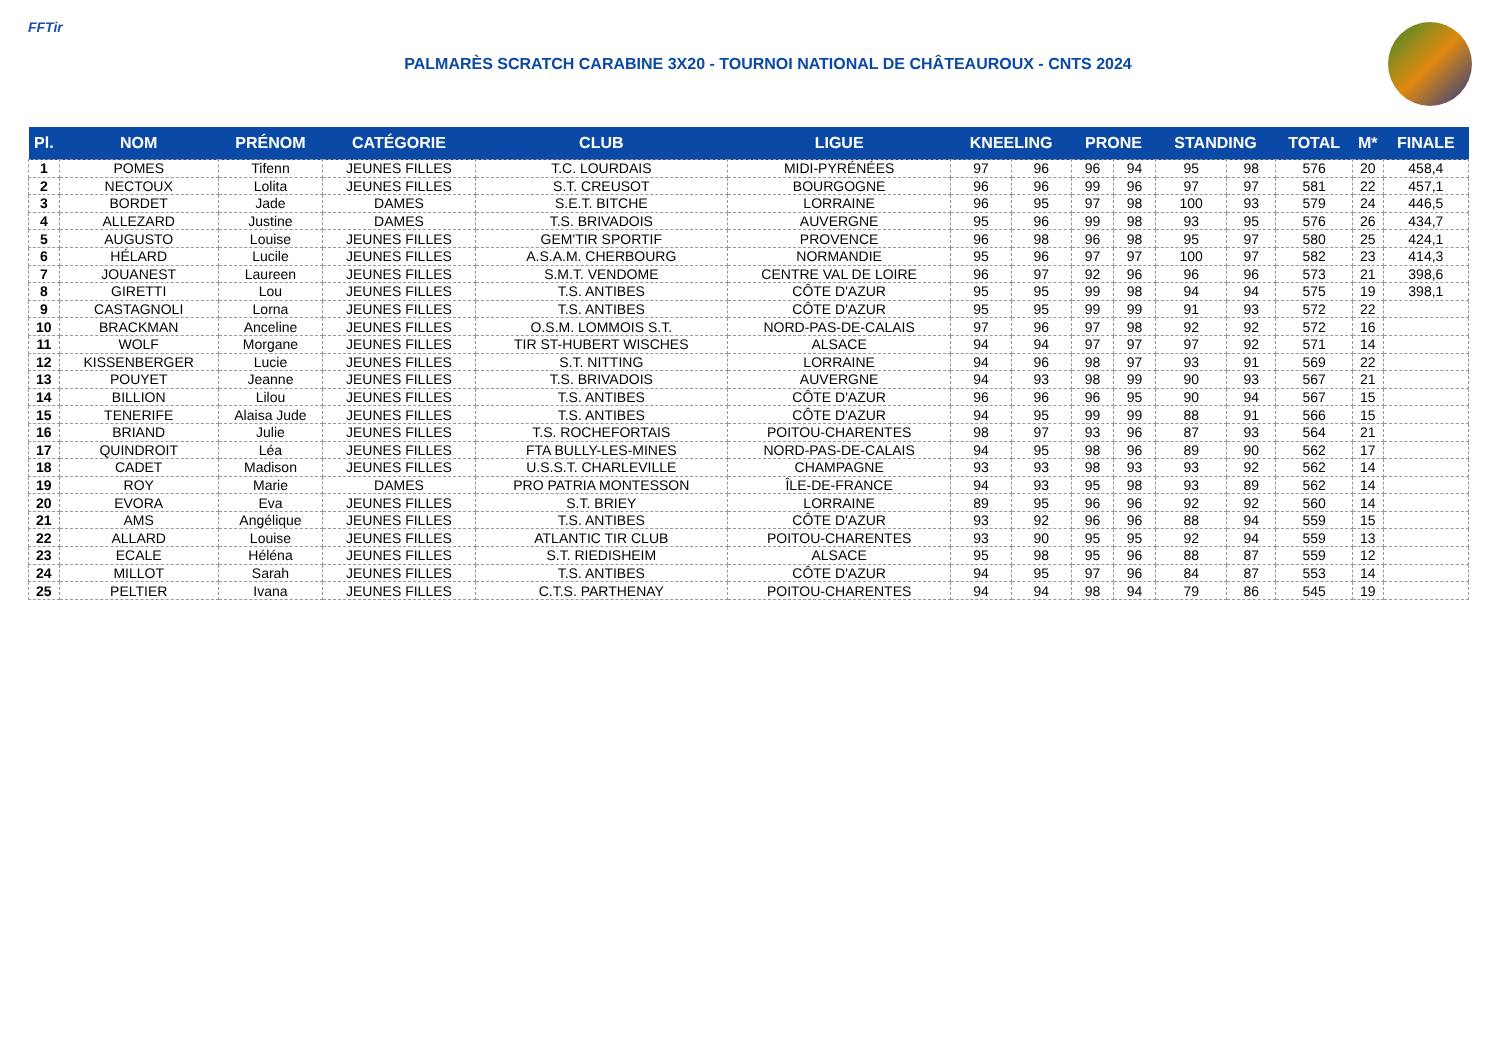FFTir
PALMARÈS SCRATCH CARABINE 3X20 - TOURNOI NATIONAL DE CHÂTEAUROUX - CNTS 2024
| Pl. | NOM | PRÉNOM | CATÉGORIE | CLUB | LIGUE | KNEELING | | PRONE | | STANDING | | TOTAL | M* | FINALE |
| --- | --- | --- | --- | --- | --- | --- | --- | --- | --- | --- | --- | --- | --- | --- |
| 1 | POMES | Tifenn | JEUNES FILLES | T.C. LOURDAIS | MIDI-PYRÉNÉES | 97 | 96 | 96 | 94 | 95 | 98 | 576 | 20 | 458,4 |
| 2 | NECTOUX | Lolita | JEUNES FILLES | S.T. CREUSOT | BOURGOGNE | 96 | 96 | 99 | 96 | 97 | 97 | 581 | 22 | 457,1 |
| 3 | BORDET | Jade | DAMES | S.E.T. BITCHE | LORRAINE | 96 | 95 | 97 | 98 | 100 | 93 | 579 | 24 | 446,5 |
| 4 | ALLEZARD | Justine | DAMES | T.S. BRIVADOIS | AUVERGNE | 95 | 96 | 99 | 98 | 93 | 95 | 576 | 26 | 434,7 |
| 5 | AUGUSTO | Louise | JEUNES FILLES | GEM'TIR SPORTIF | PROVENCE | 96 | 98 | 96 | 98 | 95 | 97 | 580 | 25 | 424,1 |
| 6 | HÉLARD | Lucile | JEUNES FILLES | A.S.A.M. CHERBOURG | NORMANDIE | 95 | 96 | 97 | 97 | 100 | 97 | 582 | 23 | 414,3 |
| 7 | JOUANEST | Laureen | JEUNES FILLES | S.M.T. VENDOME | CENTRE VAL DE LOIRE | 96 | 97 | 92 | 96 | 96 | 96 | 573 | 21 | 398,6 |
| 8 | GIRETTI | Lou | JEUNES FILLES | T.S. ANTIBES | CÔTE D'AZUR | 95 | 95 | 99 | 98 | 94 | 94 | 575 | 19 | 398,1 |
| 9 | CASTAGNOLI | Lorna | JEUNES FILLES | T.S. ANTIBES | CÔTE D'AZUR | 95 | 95 | 99 | 99 | 91 | 93 | 572 | 22 | |
| 10 | BRACKMAN | Anceline | JEUNES FILLES | O.S.M. LOMMOIS S.T. | NORD-PAS-DE-CALAIS | 97 | 96 | 97 | 98 | 92 | 92 | 572 | 16 | |
| 11 | WOLF | Morgane | JEUNES FILLES | TIR ST-HUBERT WISCHES | ALSACE | 94 | 94 | 97 | 97 | 97 | 92 | 571 | 14 | |
| 12 | KISSENBERGER | Lucie | JEUNES FILLES | S.T. NITTING | LORRAINE | 94 | 96 | 98 | 97 | 93 | 91 | 569 | 22 | |
| 13 | POUYET | Jeanne | JEUNES FILLES | T.S. BRIVADOIS | AUVERGNE | 94 | 93 | 98 | 99 | 90 | 93 | 567 | 21 | |
| 14 | BILLION | Lilou | JEUNES FILLES | T.S. ANTIBES | CÔTE D'AZUR | 96 | 96 | 96 | 95 | 90 | 94 | 567 | 15 | |
| 15 | TENERIFE | Alaisa Jude | JEUNES FILLES | T.S. ANTIBES | CÔTE D'AZUR | 94 | 95 | 99 | 99 | 88 | 91 | 566 | 15 | |
| 16 | BRIAND | Julie | JEUNES FILLES | T.S. ROCHEFORTAIS | POITOU-CHARENTES | 98 | 97 | 93 | 96 | 87 | 93 | 564 | 21 | |
| 17 | QUINDROIT | Léa | JEUNES FILLES | FTA BULLY-LES-MINES | NORD-PAS-DE-CALAIS | 94 | 95 | 98 | 96 | 89 | 90 | 562 | 17 | |
| 18 | CADET | Madison | JEUNES FILLES | U.S.S.T. CHARLEVILLE | CHAMPAGNE | 93 | 93 | 98 | 93 | 93 | 92 | 562 | 14 | |
| 19 | ROY | Marie | DAMES | PRO PATRIA MONTESSON | ÎLE-DE-FRANCE | 94 | 93 | 95 | 98 | 93 | 89 | 562 | 14 | |
| 20 | EVORA | Eva | JEUNES FILLES | S.T. BRIEY | LORRAINE | 89 | 95 | 96 | 96 | 92 | 92 | 560 | 14 | |
| 21 | AMS | Angélique | JEUNES FILLES | T.S. ANTIBES | CÔTE D'AZUR | 93 | 92 | 96 | 96 | 88 | 94 | 559 | 15 | |
| 22 | ALLARD | Louise | JEUNES FILLES | ATLANTIC TIR CLUB | POITOU-CHARENTES | 93 | 90 | 95 | 95 | 92 | 94 | 559 | 13 | |
| 23 | ECALE | Héléna | JEUNES FILLES | S.T. RIEDISHEIM | ALSACE | 95 | 98 | 95 | 96 | 88 | 87 | 559 | 12 | |
| 24 | MILLOT | Sarah | JEUNES FILLES | T.S. ANTIBES | CÔTE D'AZUR | 94 | 95 | 97 | 96 | 84 | 87 | 553 | 14 | |
| 25 | PELTIER | Ivana | JEUNES FILLES | C.T.S. PARTHENAY | POITOU-CHARENTES | 94 | 94 | 98 | 94 | 79 | 86 | 545 | 19 | |